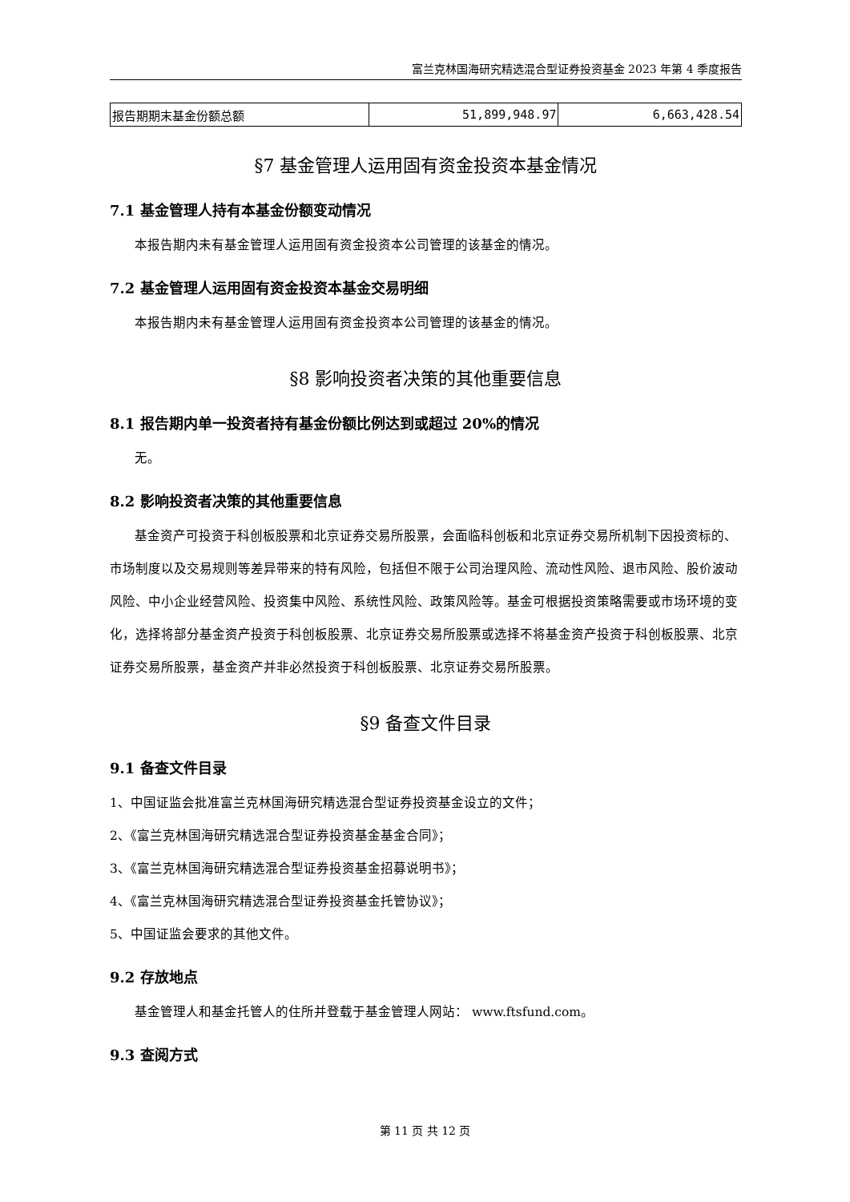富兰克林国海研究精选混合型证券投资基金 2023 年第 4 季度报告
| 报告期期末基金份额总额 | 51,899,948.97 | 6,663,428.54 |
§7 基金管理人运用固有资金投资本基金情况
7.1 基金管理人持有本基金份额变动情况
本报告期内未有基金管理人运用固有资金投资本公司管理的该基金的情况。
7.2 基金管理人运用固有资金投资本基金交易明细
本报告期内未有基金管理人运用固有资金投资本公司管理的该基金的情况。
§8 影响投资者决策的其他重要信息
8.1 报告期内单一投资者持有基金份额比例达到或超过 20%的情况
无。
8.2 影响投资者决策的其他重要信息
基金资产可投资于科创板股票和北京证券交易所股票，会面临科创板和北京证券交易所机制下因投资标的、市场制度以及交易规则等差异带来的特有风险，包括但不限于公司治理风险、流动性风险、退市风险、股价波动风险、中小企业经营风险、投资集中风险、系统性风险、政策风险等。基金可根据投资策略需要或市场环境的变化，选择将部分基金资产投资于科创板股票、北京证券交易所股票或选择不将基金资产投资于科创板股票、北京证券交易所股票，基金资产并非必然投资于科创板股票、北京证券交易所股票。
§9 备查文件目录
9.1 备查文件目录
1、中国证监会批准富兰克林国海研究精选混合型证券投资基金设立的文件；
2、《富兰克林国海研究精选混合型证券投资基金基金合同》；
3、《富兰克林国海研究精选混合型证券投资基金招募说明书》；
4、《富兰克林国海研究精选混合型证券投资基金托管协议》；
5、中国证监会要求的其他文件。
9.2 存放地点
基金管理人和基金托管人的住所并登载于基金管理人网站： www.ftsfund.com。
9.3 查阅方式
第 11 页 共 12 页